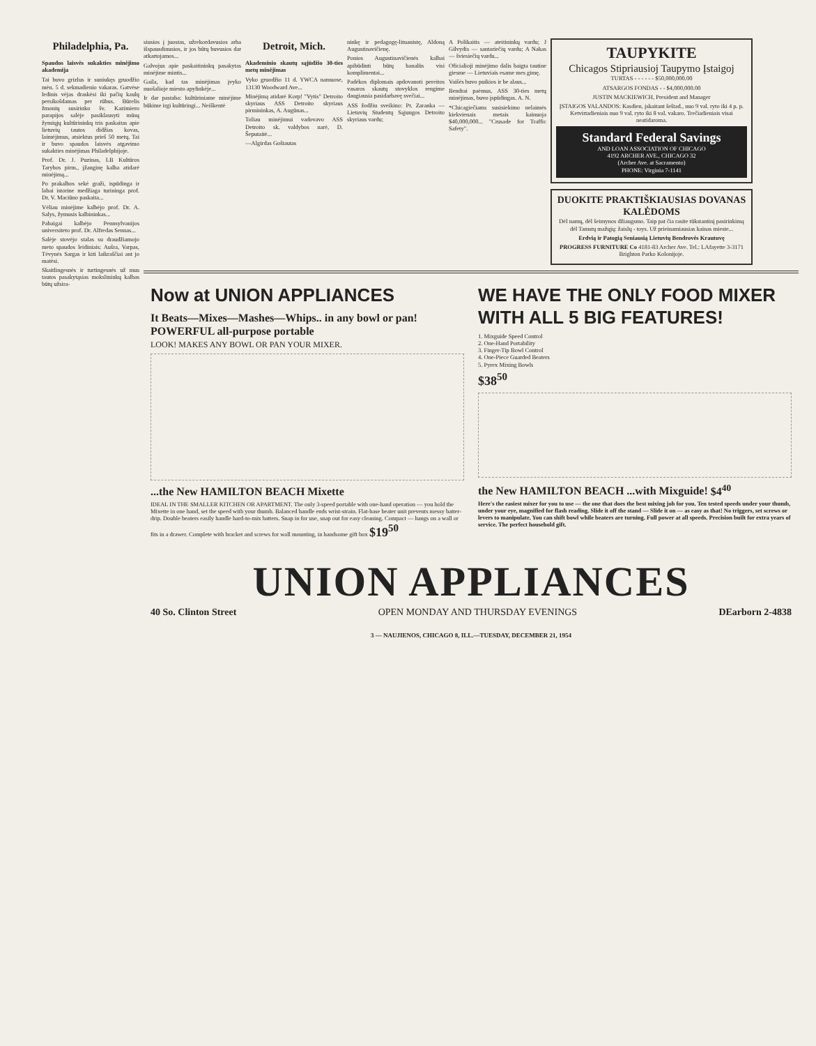Philadelphia, Pa.
Spaudos laisvės sukakties minėjimo akademija
Tai buvo grizlus ir suniukęs gruodžio mėn. 5 d. sekmadienio vakaras. Gatvėse ledinis vėjas draskėsi iki pačių kaulų persikošdamas per rūbus. Būrelis žmonių susirinko šv. Kazimiero parapijos salėje pasiklausyti mūsų žymiųjų kultūrininkų tris paskaitas apie lietuvių tautos didžias kovas, laimėjimus, atsiektus prieš 50 metų. Tai ir buvo spaudos laisvės atgavimo sukakties minėjimas Philadelphijoje.
Prof. Dr. J. Puzinas, LB Kultūros Tarybos pirm., įžanginę kalba atidarė minėjimą...
Po prakalbos sekė graži, ispūdinga ir labai istorine medžiaga turininga prof. Dr. V. Maciūno paskaita...
Vėliau minėjime kalbėjo prof. Dr. A. Salys, žymusis kalbininkas...
Pabaigai kalbėjo Pennsylvanijos universiteto prof. Dr. Alfredas Sennas...
Salėje stovėjo stalas su draudžiamojo meto spaudos leidiniais: Aušra, Varpas, Tėvynės Sargas ir kiti laikraščiai ant jo matėsi.
Skaitlingesnės ir turtingesnės už mus tautos pasakytąsias mokslininkų kalbas būtų užsira-
siusios į juostas, užrekordavusios arba išspausdinusios, ir jos būtų buvusios dar atkartojamos...
Galvojus apie paskaitininkų pasakytas minėjime mintis...
Gaila, kad tas minėjimas įvyko nuošalioje miesto apylinkėje...
Ir dar pastaba: kultūriniame minėjime būkime irgi kultūringi... Neiškentė
Detroit, Mich.
Akademinio skautų sąjūdžio 30-ties metų minėjimas
Vyko gruodžio 11 d. YWCA namuose, 13130 Woodward Ave...
Minėjimą atidarė Korp! "Vytis" Detroito skyriaus ASS Detroito skyriaus pirmininkas, A. Augūnas...
Toliau minėjimui vadovavo ASS Detroito sk. valdybos narė, D. Šeputaitė...
—Algirdas Goštautas
ninkę ir pedagogę-lituanistę, Aldoną Augustinavičienę.
Ponios Augustinavičienės kalbai apibūdinti būtų banalūs visi komplimentai...
Padėkos diplomais apdovanoti pereitos vasaros skautų stovyklos rengime daugiausia pasidarbavę svečiai...
ASS žodžiu sveikino: Pr. Zaranka — Lietuvių Studentų Sąjungos Detroito skyriaus vardu;
A Polikaitis — ateitininkų vardu; J Gilvydis — santariečių vardu; A Nakas — šviesiečių vardu...
Oficialioji minėjimo dalis baigta tautine giesme — Lietuviais esame mes gimę.
Vaišės buvo puikios ir be alaus...
Bendrai paėmus, ASS 30-ties metų minėjimas, buvo įspūdingas. A. N.
*Chicagiečiams susisiekimo nelaimės kiekvienais metais kainuoja $40,000,000... "Crusade for Traffic Safety".
TAUPYKITE
Chicagos Stipriausioj Taupymo Įstaigoj
TURTAS - - - - - - $50,000,000.00
ATSARGOS FONDAS - - $4,000,000.00
JUSTIN MACKIEWICH, President and Manager
ĮSTAIGOS VALANDOS: Kasdien, įskaitant šeštad., nuo 9 val. ryto iki 4 p. p. Ketvirtadieniais nuo 9 val. ryto iki 8 val. vakaro. Trečiadieniais visai neatidaroma.
Standard Federal Savings
AND LOAN ASSOCIATION OF CHICAGO
4192 ARCHER AVE., CHICAGO 32
(Archer Ave. at Sacramento)
PHONE: Virginia 7-1141
DUOKITE PRAKTIŠKIAUSIAS DOVANAS KALĖDOMS
Dėl namų, dėl šeimynos džiaugsmo. Taip pat čia rasite tūkstantinį pasirinkimą dėl Tamstų mažųjų: žaislų - toys. Už prieinamiausias kainas mieste...
Erdvią ir Patogią Seniausią Lietuvių Bendrovės Krautuvę
PROGRESS FURNITURE Co 4181-83 Archer Ave. Tel.: LAfayette 3-3171 Brighton Parko Kolonijoje.
Now at UNION APPLIANCES
It Beats—Mixes—Mashes—Whips.. in any bowl or pan! POWERFUL all-purpose portable
LOOK! MAKES ANY BOWL OR PAN YOUR MIXER.
...the New HAMILTON BEACH Mixette
IDEAL IN THE SMALLER KITCHEN OR APARTMENT. The only 3-speed portable with one-hand operation — you hold the Mixette in one hand, set the speed with your thumb. Balanced handle ends wrist-strain. Flat-base beater unit prevents messy batter-drip. Double beaters easily handle hard-to-mix batters. Snap in for use, snap out for easy cleaning. Compact — hangs on a wall or fits in a drawer. Complete with bracket and screws for wall mounting, in handsome gift box $19<sup>50</sup>
WE HAVE THE ONLY FOOD MIXER WITH ALL 5 BIG FEATURES!
1. Mixguide Speed Control
2. One-Hand Portability
3. Finger-Tip Bowl Control
4. One-Piece Guarded Beaters
5. Pyrex Mixing Bowls
$38<sup>50</sup>
the New HAMILTON BEACH ...with Mixguide! $4<sup>40</sup>
Here's the easiest mixer for you to use — the one that does the best mixing job for you. Ten tested speeds under your thumb, under your eye, magnified for flash reading. Slide it off the stand — Slide it on — as easy as that! No triggers, set screws or levers to manipulate. You can shift bowl while beaters are turning. Full power at all speeds. Precision built for extra years of service. The perfect household gift.
UNION APPLIANCES
40 So. Clinton Street OPEN MONDAY AND THURSDAY EVENINGS DEarborn 2-4838
3 — NAUJIENOS, CHICAGO 8, ILL.—TUESDAY, DECEMBER 21, 1954